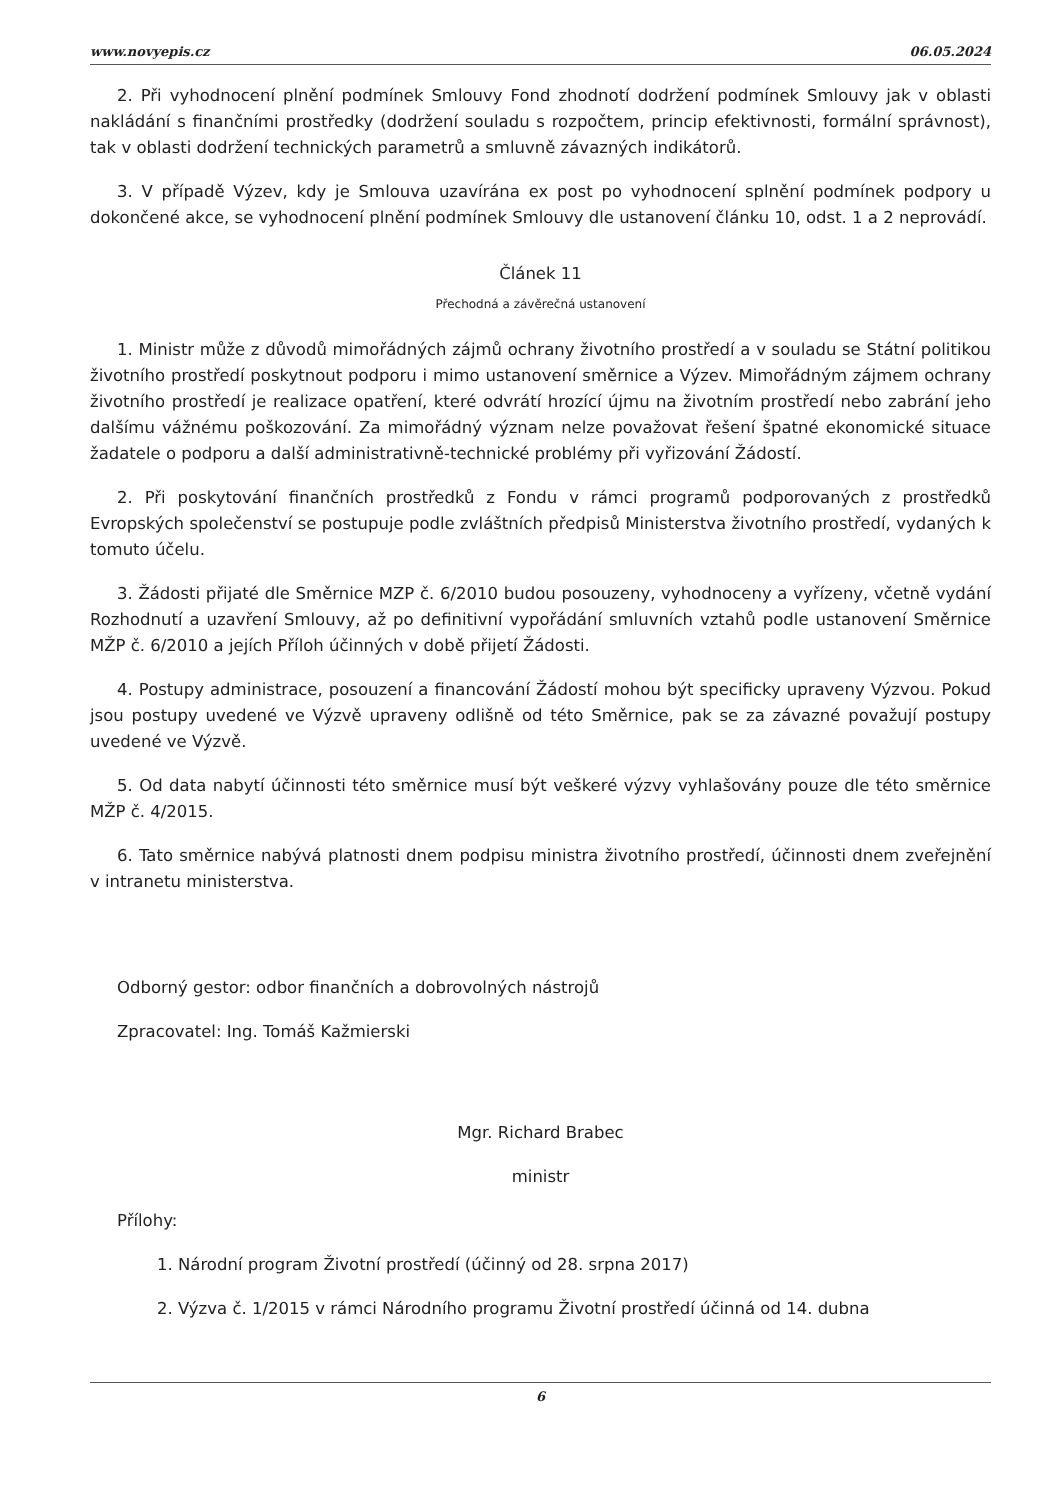www.novyepis.cz 06.05.2024
2. Při vyhodnocení plnění podmínek Smlouvy Fond zhodnotí dodržení podmínek Smlouvy jak v oblasti nakládání s finančními prostředky (dodržení souladu s rozpočtem, princip efektivnosti, formální správnost), tak v oblasti dodržení technických parametrů a smluvně závazných indikátorů.
3. V případě Výzev, kdy je Smlouva uzavírána ex post po vyhodnocení splnění podmínek podpory u dokončené akce, se vyhodnocení plnění podmínek Smlouvy dle ustanovení článku 10, odst. 1 a 2 neprovádí.
Článek 11
Přechodná a závěrečná ustanovení
1. Ministr může z důvodů mimořádných zájmů ochrany životního prostředí a v souladu se Státní politikou životního prostředí poskytnout podporu i mimo ustanovení směrnice a Výzev. Mimořádným zájmem ochrany životního prostředí je realizace opatření, které odvrátí hrozící újmu na životním prostředí nebo zabrání jeho dalšímu vážnému poškozování. Za mimořádný význam nelze považovat řešení špatné ekonomické situace žadatele o podporu a další administrativně-technické problémy při vyřizování Žádostí.
2. Při poskytování finančních prostředků z Fondu v rámci programů podporovaných z prostředků Evropských společenství se postupuje podle zvláštních předpisů Ministerstva životního prostředí, vydaných k tomuto účelu.
3. Žádosti přijaté dle Směrnice MZP č. 6/2010 budou posouzeny, vyhodnoceny a vyřízeny, včetně vydání Rozhodnutí a uzavření Smlouvy, až po definitivní vypořádání smluvních vztahů podle ustanovení Směrnice MŽP č. 6/2010 a jejích Příloh účinných v době přijetí Žádosti.
4. Postupy administrace, posouzení a financování Žádostí mohou být specificky upraveny Výzvou. Pokud jsou postupy uvedené ve Výzvě upraveny odlišně od této Směrnice, pak se za závazné považují postupy uvedené ve Výzvě.
5. Od data nabytí účinnosti této směrnice musí být veškeré výzvy vyhlašovány pouze dle této směrnice MŽP č. 4/2015.
6. Tato směrnice nabývá platnosti dnem podpisu ministra životního prostředí, účinnosti dnem zveřejnění v intranetu ministerstva.
Odborný gestor: odbor finančních a dobrovolných nástrojů
Zpracovatel: Ing. Tomáš Kažmierski
Mgr. Richard Brabec
ministr
Přílohy:
1. Národní program Životní prostředí (účinný od 28. srpna 2017)
2. Výzva č. 1/2015 v rámci Národního programu Životní prostředí účinná od 14. dubna
6